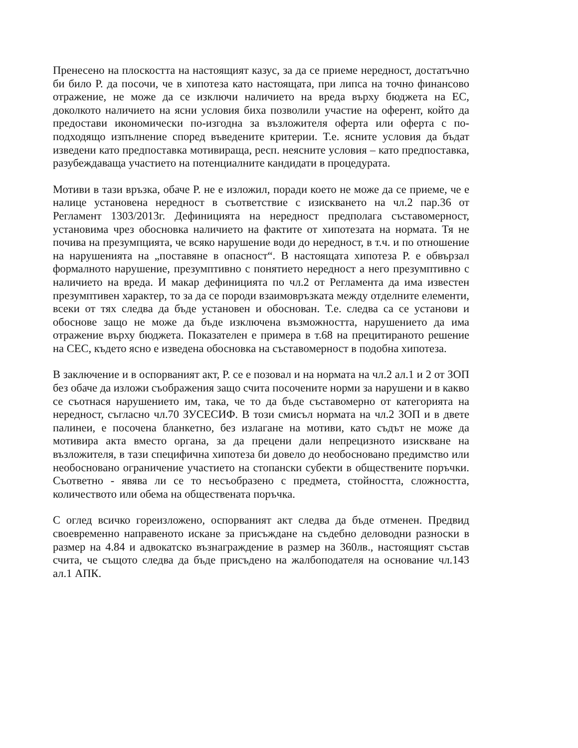Пренесено на плоскостта на настоящият казус, за да се приеме нередност, достатъчно би било Р. да посочи, че в хипотеза като настоящата, при липса на точно финансово отражение, не може да се изключи наличието на вреда върху бюджета на ЕС, доколкото наличието на ясни условия биха позволили участие на оферент, който да предостави икономически по-изгодна за възложителя оферта или оферта с по-подходящо изпълнение според въведените критерии. Т.е. ясните условия да бъдат изведени като предпоставка мотивираща, респ. неясните условия – като предпоставка, разубеждаваща участието на потенциалните кандидати в процедурата.
Мотиви в тази връзка, обаче Р. не е изложил, поради което не може да се приеме, че е налице установена нередност в съответствие с изискването на чл.2 пар.36 от Регламент 1303/2013г. Дефиницията на нередност предполага съставомерност, установима чрез обосновка наличието на фактите от хипотезата на нормата. Тя не почива на презумпцията, че всяко нарушение води до нередност, в т.ч. и по отношение на нарушенията на „поставяне в опасност“. В настоящата хипотеза Р. е обвързал формалното нарушение, презумптивно с понятието нередност а него презумптивно с наличието на вреда. И макар дефиницията по чл.2 от Регламента да има известен презумптивен характер, то за да се породи взаимовръзката между отделните елементи, всеки от тях следва да бъде установен и обоснован. Т.е. следва са се установи и обоснове защо не може да бъде изключена възможността, нарушението да има отражение върху бюджета. Показателен е примера в т.68 на прецитираното решение на СЕС, където ясно е изведена обосновка на съставомерност в подобна хипотеза.
В заключение и в оспорваният акт, Р. се е позовал и на нормата на чл.2 ал.1 и 2 от ЗОП без обаче да изложи съображения защо счита посочените норми за нарушени и в какво се съотнася нарушението им, така, че то да бъде съставомерно от категорията на нередност, съгласно чл.70 ЗУСЕСИФ. В този смисъл нормата на чл.2 ЗОП и в двете палинеи, е посочена бланкетно, без излагане на мотиви, като съдът не може да мотивира акта вместо органа, за да прецени дали непрецизното изискване на възложителя, в тази специфична хипотеза би довело до необосновано предимство или необосновано ограничение участието на стопански субекти в обществените поръчки. Съответно - явява ли се то несъобразено с предмета, стойността, сложността, количеството или обема на обществената поръчка.
С оглед всичко гореизложено, оспорваният акт следва да бъде отменен. Предвид своевременно направеното искане за присъждане на съдебно деловодни разноски в размер на 4.84 и адвокатско възнаграждение в размер на 360лв., настоящият състав счита, че същото следва да бъде присъдено на жалбоподателя на основание чл.143 ал.1 АПК.